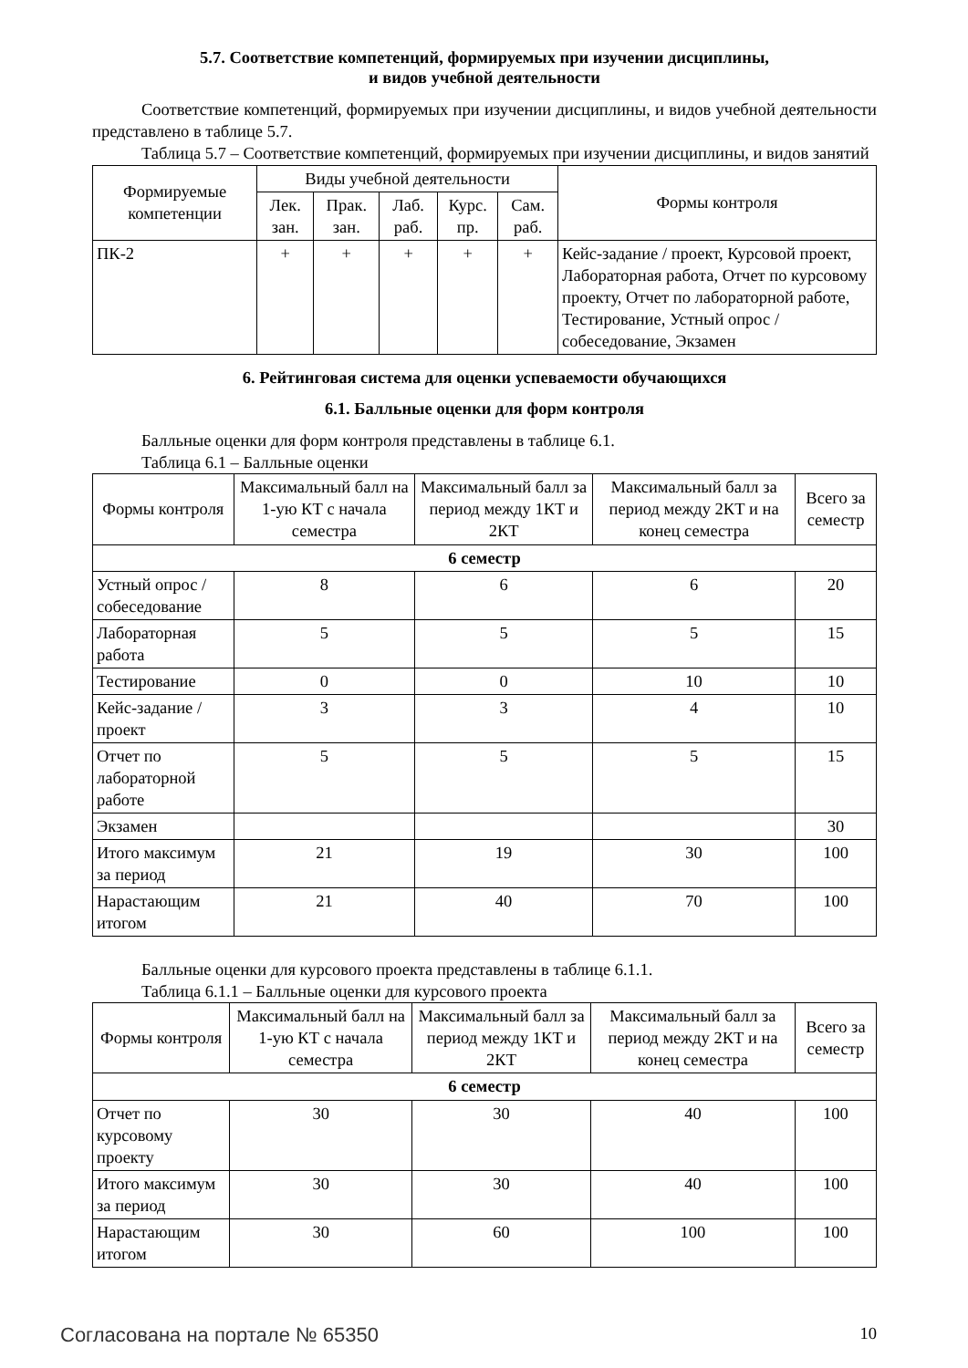5.7. Соответствие компетенций, формируемых при изучении дисциплины,
и видов учебной деятельности
Соответствие компетенций, формируемых при изучении дисциплины, и видов учебной деятельности представлено в таблице 5.7.
Таблица 5.7 – Соответствие компетенций, формируемых при изучении дисциплины, и видов занятий
| Формируемые компетенции | Виды учебной деятельности | | | | | Формы контроля |
| --- | --- | --- | --- | --- | --- | --- |
| | Лек. зан. | Прак. зан. | Лаб. раб. | Курс. пр. | Сам. раб. | |
| ПК-2 | + | + | + | + | + | Кейс-задание / проект, Курсовой проект, Лабораторная работа, Отчет по курсовому проекту, Отчет по лабораторной работе, Тестирование, Устный опрос / собеседование, Экзамен |
6. Рейтинговая система для оценки успеваемости обучающихся
6.1. Балльные оценки для форм контроля
Балльные оценки для форм контроля представлены в таблице 6.1.
Таблица 6.1 – Балльные оценки
| Формы контроля | Максимальный балл на 1-ую КТ с начала семестра | Максимальный балл за период между 1КТ и 2КТ | Максимальный балл за период между 2КТ и на конец семестра | Всего за семестр |
| --- | --- | --- | --- | --- |
| 6 семестр | | | | |
| Устный опрос / собеседование | 8 | 6 | 6 | 20 |
| Лабораторная работа | 5 | 5 | 5 | 15 |
| Тестирование | 0 | 0 | 10 | 10 |
| Кейс-задание / проект | 3 | 3 | 4 | 10 |
| Отчет по лабораторной работе | 5 | 5 | 5 | 15 |
| Экзамен | | | | 30 |
| Итого максимум за период | 21 | 19 | 30 | 100 |
| Нарастающим итогом | 21 | 40 | 70 | 100 |
Балльные оценки для курсового проекта представлены в таблице 6.1.1.
Таблица 6.1.1 – Балльные оценки для курсового проекта
| Формы контроля | Максимальный балл на 1-ую КТ с начала семестра | Максимальный балл за период между 1КТ и 2КТ | Максимальный балл за период между 2КТ и на конец семестра | Всего за семестр |
| --- | --- | --- | --- | --- |
| 6 семестр | | | | |
| Отчет по курсовому проекту | 30 | 30 | 40 | 100 |
| Итого максимум за период | 30 | 30 | 40 | 100 |
| Нарастающим итогом | 30 | 60 | 100 | 100 |
Согласована на портале № 65350 10